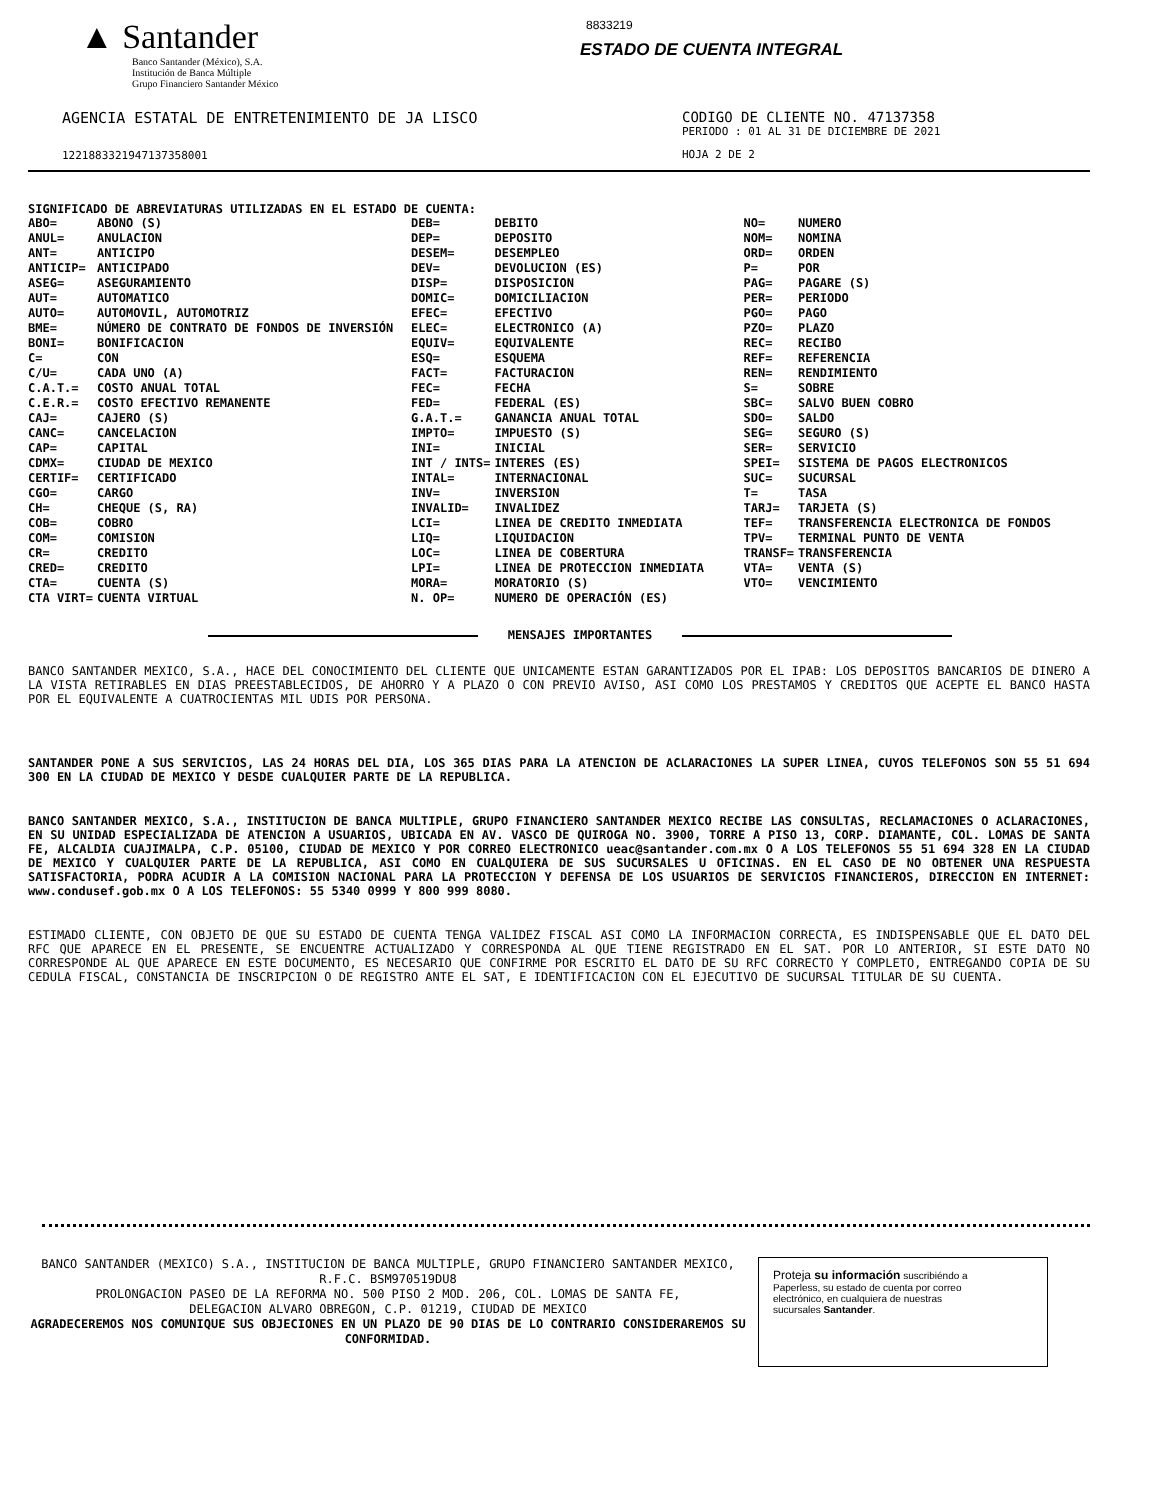▲ Santander
Banco Santander (México), S.A.
Institución de Banca Múltiple
Grupo Financiero Santander México
8833219
ESTADO DE CUENTA INTEGRAL
AGENCIA ESTATAL DE ENTRETENIMIENTO DE JA LISCO
1221883321947137358001
CODIGO DE CLIENTE NO. 47137358
PERIODO : 01 AL 31 DE DICIEMBRE DE 2021
HOJA 2 DE 2
SIGNIFICADO DE ABREVIATURAS UTILIZADAS EN EL ESTADO DE CUENTA:
| ABO= | ABONO (S) | DEB= | DEBITO | NO= | NUMERO |
| ANUL= | ANULACION | DEP= | DEPOSITO | NOM= | NOMINA |
| ANT= | ANTICIPO | DESEM= | DESEMPLEO | ORD= | ORDEN |
| ANTICIP= | ANTICIPADO | DEV= | DEVOLUCION (ES) | P= | POR |
| ASEG= | ASEGURAMIENTO | DISP= | DISPOSICION | PAG= | PAGARE (S) |
| AUT= | AUTOMATICO | DOMIC= | DOMICILIACION | PER= | PERIODO |
| AUTO= | AUTOMOVIL, AUTOMOTRIZ | EFEC= | EFECTIVO | PGO= | PAGO |
| BME= | NÚMERO DE CONTRATO DE FONDOS DE INVERSIÓN | ELEC= | ELECTRONICO (A) | PZO= | PLAZO |
| BONI= | BONIFICACION | EQUIV= | EQUIVALENTE | REC= | RECIBO |
| C= | CON | ESQ= | ESQUEMA | REF= | REFERENCIA |
| C/U= | CADA UNO (A) | FACT= | FACTURACION | REN= | RENDIMIENTO |
| C.A.T.= | COSTO ANUAL TOTAL | FEC= | FECHA | S= | SOBRE |
| C.E.R.= | COSTO EFECTIVO REMANENTE | FED= | FEDERAL (ES) | SBC= | SALVO BUEN COBRO |
| CAJ= | CAJERO (S) | G.A.T.= | GANANCIA ANUAL TOTAL | SDO= | SALDO |
| CANC= | CANCELACION | IMPTO= | IMPUESTO (S) | SEG= | SEGURO (S) |
| CAP= | CAPITAL | INI= | INICIAL | SER= | SERVICIO |
| CDMX= | CIUDAD DE MEXICO | INT / INTS= | INTERES (ES) | SPEI= | SISTEMA DE PAGOS ELECTRONICOS |
| CERTIF= | CERTIFICADO | INTAL= | INTERNACIONAL | SUC= | SUCURSAL |
| CGO= | CARGO | INV= | INVERSION | T= | TASA |
| CH= | CHEQUE (S, RA) | INVALID= | INVALIDEZ | TARJ= | TARJETA (S) |
| COB= | COBRO | LCI= | LINEA DE CREDITO INMEDIATA | TEF= | TRANSFERENCIA ELECTRONICA DE FONDOS |
| COM= | COMISION | LIQ= | LIQUIDACION | TPV= | TERMINAL PUNTO DE VENTA |
| CR= | CREDITO | LOC= | LINEA DE COBERTURA | TRANSF= | TRANSFERENCIA |
| CRED= | CREDITO | LPI= | LINEA DE PROTECCION INMEDIATA | VTA= | VENTA (S) |
| CTA= | CUENTA (S) | MORA= | MORATORIO (S) | VTO= | VENCIMIENTO |
| CTA VIRT= | CUENTA VIRTUAL | N. OP= | NUMERO DE OPERACIÓN (ES) | | |
MENSAJES IMPORTANTES
BANCO SANTANDER MEXICO, S.A., HACE DEL CONOCIMIENTO DEL CLIENTE QUE UNICAMENTE ESTAN GARANTIZADOS POR EL IPAB: LOS DEPOSITOS BANCARIOS DE DINERO A LA VISTA RETIRABLES EN DIAS PREESTABLECIDOS, DE AHORRO Y A PLAZO O CON PREVIO AVISO, ASI COMO LOS PRESTAMOS Y CREDITOS QUE ACEPTE EL BANCO HASTA POR EL EQUIVALENTE A CUATROCIENTAS MIL UDIS POR PERSONA.
SANTANDER PONE A SUS SERVICIOS, LAS 24 HORAS DEL DIA, LOS 365 DIAS PARA LA ATENCION DE ACLARACIONES LA SUPER LINEA, CUYOS TELEFONOS SON 55 51 694 300 EN LA CIUDAD DE MEXICO Y DESDE CUALQUIER PARTE DE LA REPUBLICA.
BANCO SANTANDER MEXICO, S.A., INSTITUCION DE BANCA MULTIPLE, GRUPO FINANCIERO SANTANDER MEXICO RECIBE LAS CONSULTAS, RECLAMACIONES O ACLARACIONES, EN SU UNIDAD ESPECIALIZADA DE ATENCION A USUARIOS, UBICADA EN AV. VASCO DE QUIROGA NO. 3900, TORRE A PISO 13, CORP. DIAMANTE, COL. LOMAS DE SANTA FE, ALCALDIA CUAJIMALPA, C.P. 05100, CIUDAD DE MEXICO Y POR CORREO ELECTRONICO ueac@santander.com.mx O A LOS TELEFONOS 55 51 694 328 EN LA CIUDAD DE MEXICO Y CUALQUIER PARTE DE LA REPUBLICA, ASI COMO EN CUALQUIERA DE SUS SUCURSALES U OFICINAS. EN EL CASO DE NO OBTENER UNA RESPUESTA SATISFACTORIA, PODRA ACUDIR A LA COMISION NACIONAL PARA LA PROTECCION Y DEFENSA DE LOS USUARIOS DE SERVICIOS FINANCIEROS, DIRECCION EN INTERNET: www.condusef.gob.mx O A LOS TELEFONOS: 55 5340 0999 Y 800 999 8080.
ESTIMADO CLIENTE, CON OBJETO DE QUE SU ESTADO DE CUENTA TENGA VALIDEZ FISCAL ASI COMO LA INFORMACION CORRECTA, ES INDISPENSABLE QUE EL DATO DEL RFC QUE APARECE EN EL PRESENTE, SE ENCUENTRE ACTUALIZADO Y CORRESPONDA AL QUE TIENE REGISTRADO EN EL SAT. POR LO ANTERIOR, SI ESTE DATO NO CORRESPONDE AL QUE APARECE EN ESTE DOCUMENTO, ES NECESARIO QUE CONFIRME POR ESCRITO EL DATO DE SU RFC CORRECTO Y COMPLETO, ENTREGANDO COPIA DE SU CEDULA FISCAL, CONSTANCIA DE INSCRIPCION O DE REGISTRO ANTE EL SAT, E IDENTIFICACION CON EL EJECUTIVO DE SUCURSAL TITULAR DE SU CUENTA.
BANCO SANTANDER (MEXICO) S.A., INSTITUCION DE BANCA MULTIPLE, GRUPO FINANCIERO SANTANDER MEXICO,
R.F.C. BSM970519DU8
PROLONGACION PASEO DE LA REFORMA NO. 500 PISO 2 MOD. 206, COL. LOMAS DE SANTA FE,
DELEGACION ALVARO OBREGON, C.P. 01219, CIUDAD DE MEXICO
AGRADECEREMOS NOS COMUNIQUE SUS OBJECIONES EN UN PLAZO DE 90 DIAS DE LO CONTRARIO CONSIDERAREMOS SU CONFORMIDAD.
Proteja su información suscribiéndo a Paperless, su estado de cuenta por correo electrónico, en cualquiera de nuestras sucursales Santander.